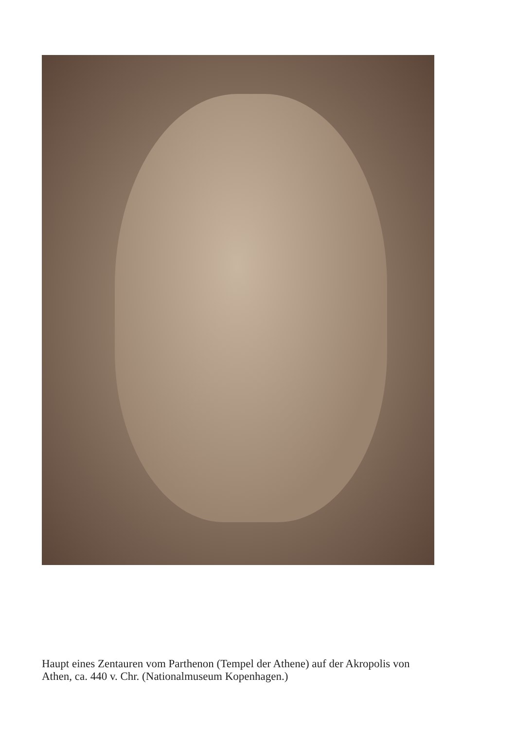Haupt eines Zentauren vom Parthenon (Tempel der Athene) auf der Akropolis von Athen, ca. 440 v. Chr. (Nationalmuseum Kopenhagen.)